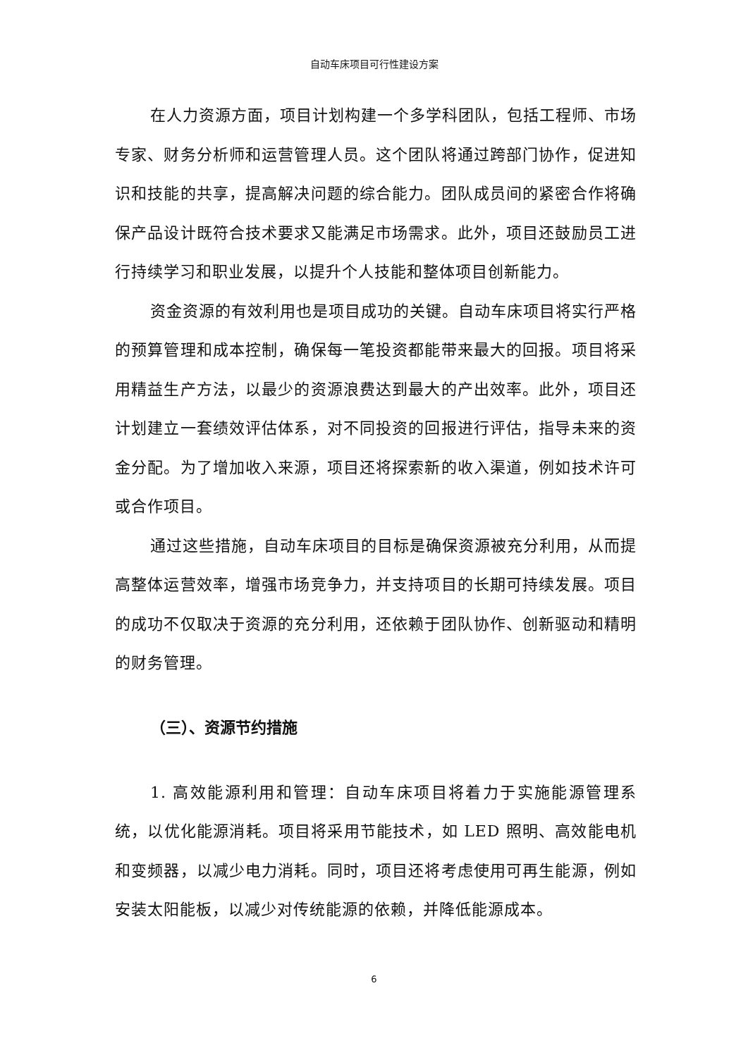自动车床项目可行性建设方案
在人力资源方面，项目计划构建一个多学科团队，包括工程师、市场专家、财务分析师和运营管理人员。这个团队将通过跨部门协作，促进知识和技能的共享，提高解决问题的综合能力。团队成员间的紧密合作将确保产品设计既符合技术要求又能满足市场需求。此外，项目还鼓励员工进行持续学习和职业发展，以提升个人技能和整体项目创新能力。
资金资源的有效利用也是项目成功的关键。自动车床项目将实行严格的预算管理和成本控制，确保每一笔投资都能带来最大的回报。项目将采用精益生产方法，以最少的资源浪费达到最大的产出效率。此外，项目还计划建立一套绩效评估体系，对不同投资的回报进行评估，指导未来的资金分配。为了增加收入来源，项目还将探索新的收入渠道，例如技术许可或合作项目。
通过这些措施，自动车床项目的目标是确保资源被充分利用，从而提高整体运营效率，增强市场竞争力，并支持项目的长期可持续发展。项目的成功不仅取决于资源的充分利用，还依赖于团队协作、创新驱动和精明的财务管理。
（三）、资源节约措施
1. 高效能源利用和管理：自动车床项目将着力于实施能源管理系统，以优化能源消耗。项目将采用节能技术，如 LED 照明、高效能电机和变频器，以减少电力消耗。同时，项目还将考虑使用可再生能源，例如安装太阳能板，以减少对传统能源的依赖，并降低能源成本。
6